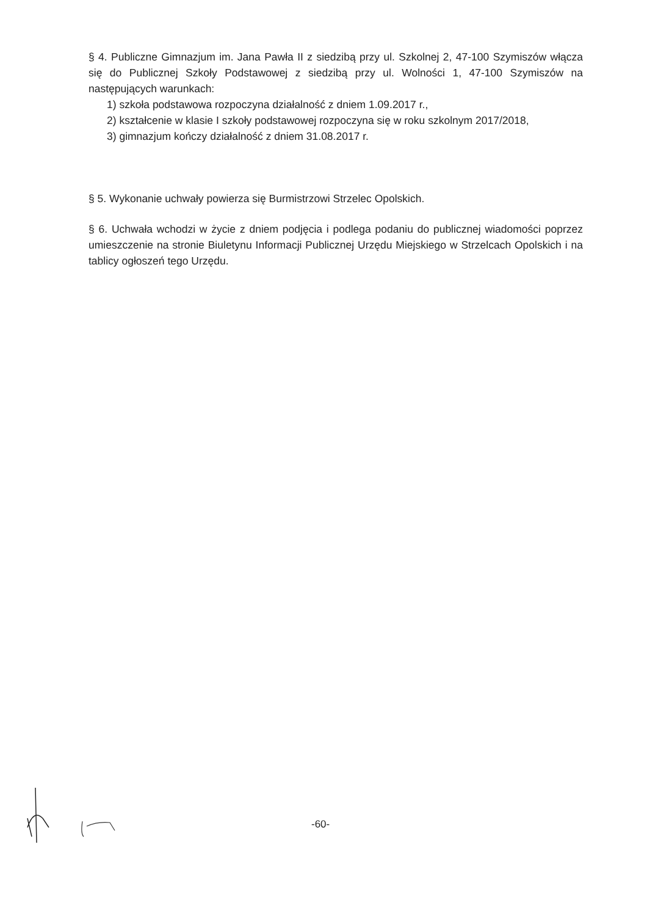§ 4. Publiczne Gimnazjum im. Jana Pawła II z siedzibą przy ul. Szkolnej 2, 47-100 Szymiszów włącza się do Publicznej Szkoły Podstawowej z siedzibą przy ul. Wolności 1, 47-100 Szymiszów na następujących warunkach:
1) szkoła podstawowa rozpoczyna działalność z dniem 1.09.2017 r.,
2) kształcenie w klasie I szkoły podstawowej rozpoczyna się w roku szkolnym 2017/2018,
3) gimnazjum kończy działalność z dniem 31.08.2017 r.
§ 5. Wykonanie uchwały powierza się Burmistrzowi Strzelec Opolskich.
§ 6. Uchwała wchodzi w życie z dniem podjęcia i podlega podaniu do publicznej wiadomości poprzez umieszczenie na stronie Biuletynu Informacji Publicznej Urzędu Miejskiego w Strzelcach Opolskich i na tablicy ogłoszeń tego Urzędu.
-60-